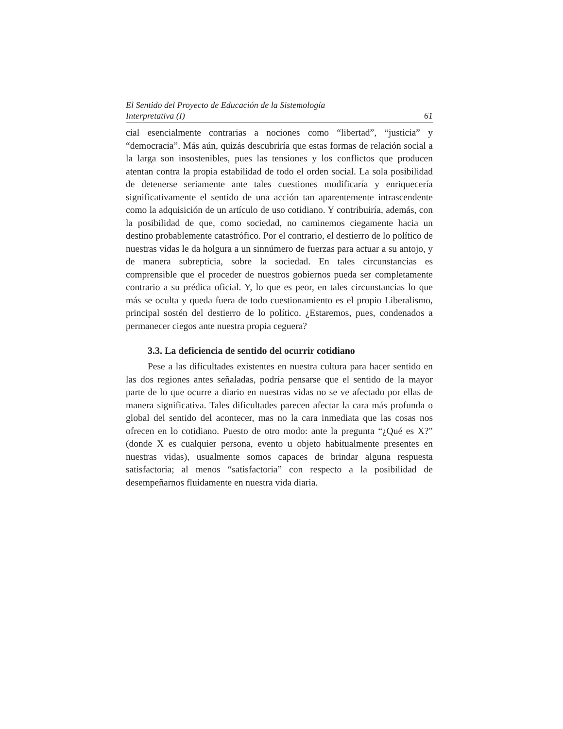El Sentido del Proyecto de Educación de la Sistemología
Interpretativa (I) 61
cial esencialmente contrarias a nociones como “libertad”, “justicia” y “democracia”. Más aún, quizás descubriría que estas formas de relación social a la larga son insostenibles, pues las tensiones y los conflictos que producen atentan contra la propia estabilidad de todo el orden social. La sola posibilidad de detenerse seriamente ante tales cuestiones modificaría y enriquecería significativamente el sentido de una acción tan aparentemente intrascendente como la adquisición de un artículo de uso cotidiano. Y contribuiría, además, con la posibilidad de que, como sociedad, no caminemos ciegamente hacia un destino probablemente catastrófico. Por el contrario, el destierro de lo político de nuestras vidas le da holgura a un sinnúmero de fuerzas para actuar a su antojo, y de manera subrepticia, sobre la sociedad. En tales circunstancias es comprensible que el proceder de nuestros gobiernos pueda ser completamente contrario a su prédica oficial. Y, lo que es peor, en tales circunstancias lo que más se oculta y queda fuera de todo cuestionamiento es el propio Liberalismo, principal sostén del destierro de lo político. ¿Estaremos, pues, condenados a permanecer ciegos ante nuestra propia ceguera?
3.3. La deficiencia de sentido del ocurrir cotidiano
Pese a las dificultades existentes en nuestra cultura para hacer sentido en las dos regiones antes señaladas, podría pensarse que el sentido de la mayor parte de lo que ocurre a diario en nuestras vidas no se ve afectado por ellas de manera significativa. Tales dificultades parecen afectar la cara más profunda o global del sentido del acontecer, mas no la cara inmediata que las cosas nos ofrecen en lo cotidiano. Puesto de otro modo: ante la pregunta “¿Qué es X?” (donde X es cualquier persona, evento u objeto habitualmente presentes en nuestras vidas), usualmente somos capaces de brindar alguna respuesta satisfactoria; al menos “satisfactoria” con respecto a la posibilidad de desempeñarnos fluidamente en nuestra vida diaria.